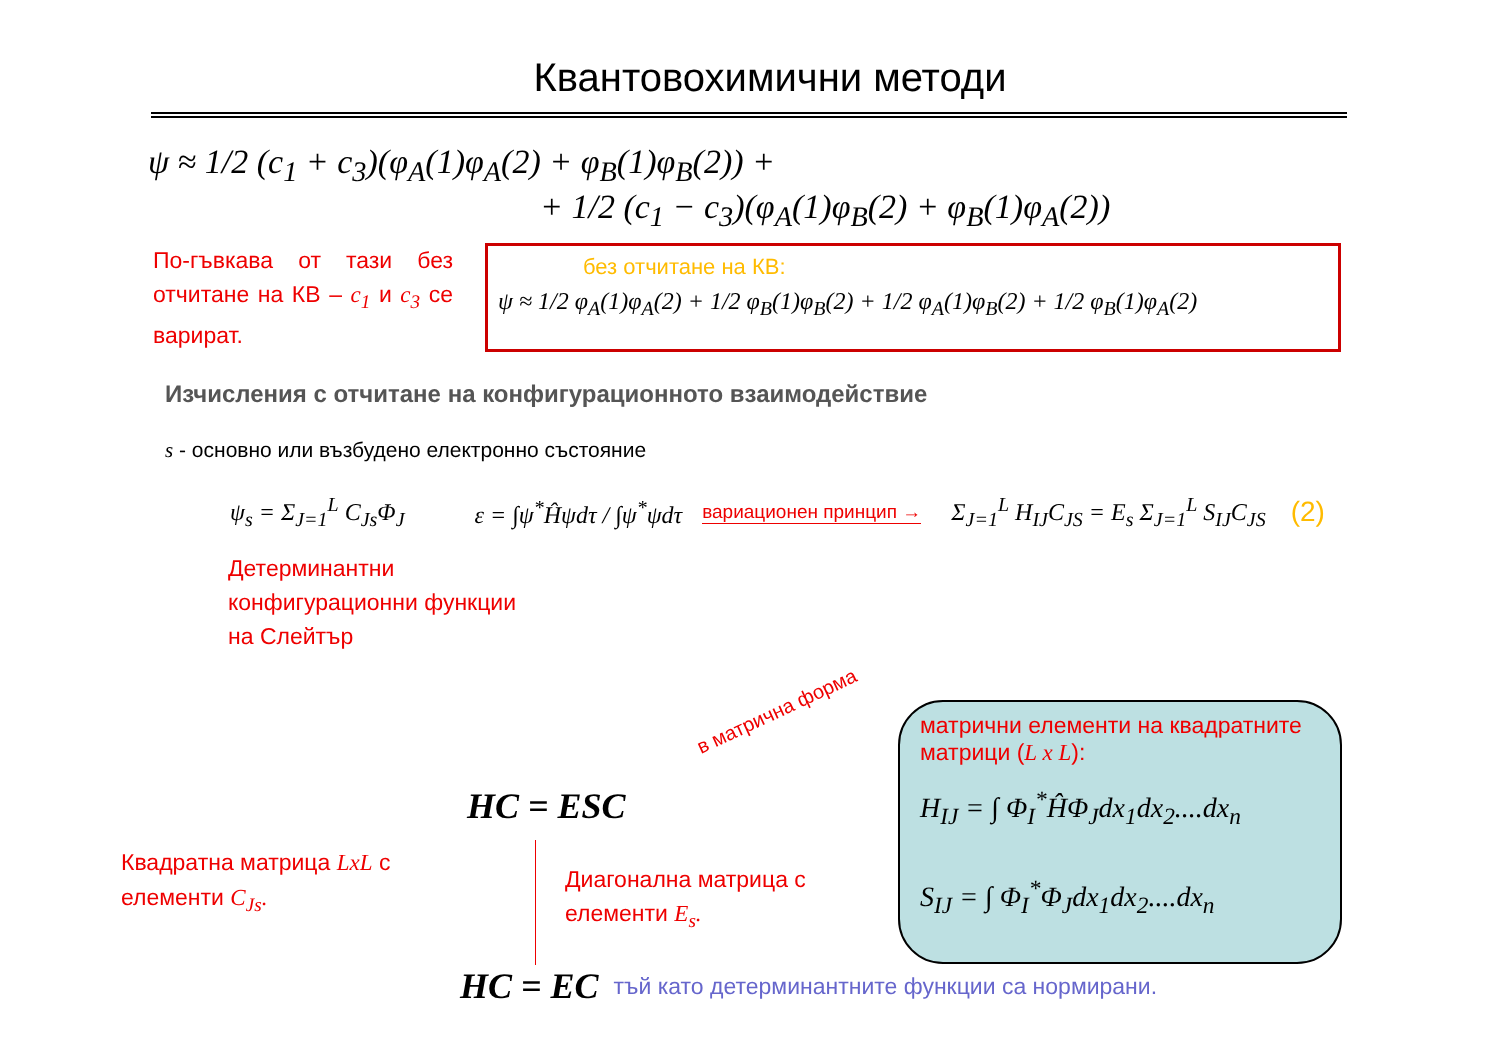Квантовохимични методи
ψ ≈ 1/2 (c<sub>1</sub> + c<sub>3</sub>)(φ<sub>A</sub>(1)φ<sub>A</sub>(2) + φ<sub>B</sub>(1)φ<sub>B</sub>(2)) +
+ 1/2 (c<sub>1</sub> − c<sub>3</sub>)(φ<sub>A</sub>(1)φ<sub>B</sub>(2) + φ<sub>B</sub>(1)φ<sub>A</sub>(2))
По-гъвкава от тази без отчитане на КВ – c<sub>1</sub> и c<sub>3</sub> се варират.
без отчитане на КВ:
ψ ≈ 1/2 φ<sub>A</sub>(1)φ<sub>A</sub>(2) + 1/2 φ<sub>B</sub>(1)φ<sub>B</sub>(2) + 1/2 φ<sub>A</sub>(1)φ<sub>B</sub>(2) + 1/2 φ<sub>B</sub>(1)φ<sub>A</sub>(2)
Изчисления с отчитане на конфигурационното взаимодействие
s - основно или възбудено електронно състояние
ψ<sub>s</sub> = Σ<sub>J=1</sub><sup>L</sup> C<sub>Js</sub>Φ<sub>J</sub> ε = ∫ψ<sup>*</sup>Ĥψdτ / ∫ψ<sup>*</sup>ψdτ
вариационен принцип →
Σ<sub>J=1</sub><sup>L</sup> H<sub>IJ</sub>C<sub>JS</sub> = E<sub>s</sub> Σ<sub>J=1</sub><sup>L</sup> S<sub>IJ</sub>C<sub>JS</sub>
(2)
Детерминантни конфигурационни функции на Слейтър
в матрична форма
HC = ESC
Квадратна матрица LxL с елементи C<sub>Js</sub>.
Диагонална матрица с елементи E<sub>s</sub>.
матрични елементи на квадратните матрици (L x L):
H<sub>IJ</sub> = ∫ Φ<sub>I</sub><sup>*</sup>ĤΦ<sub>J</sub>dx<sub>1</sub>dx<sub>2</sub>....dx<sub>n</sub>
S<sub>IJ</sub> = ∫ Φ<sub>I</sub><sup>*</sup>Φ<sub>J</sub>dx<sub>1</sub>dx<sub>2</sub>....dx<sub>n</sub>
HC = EC тъй като детерминантните функции са нормирани.